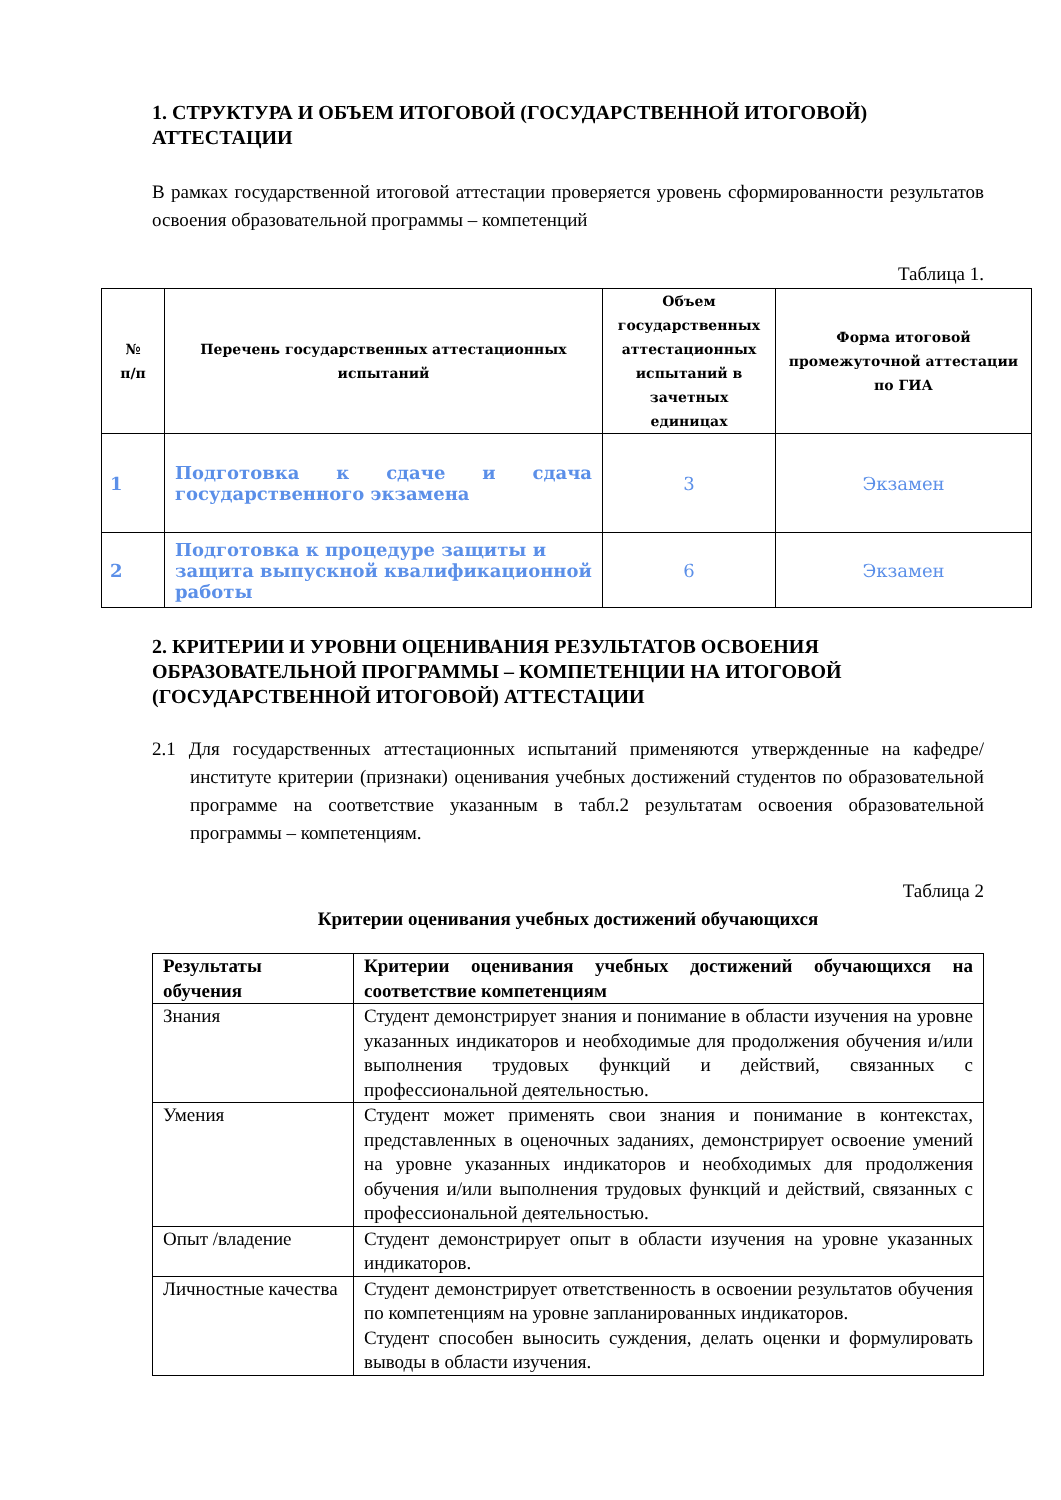1. СТРУКТУРА И ОБЪЕМ ИТОГОВОЙ (ГОСУДАРСТВЕННОЙ ИТОГОВОЙ) АТТЕСТАЦИИ
В рамках государственной итоговой аттестации проверяется уровень сформированности результатов освоения образовательной программы – компетенций
Таблица 1.
| № п/п | Перечень государственных аттестационных испытаний | Объем государственных аттестационных испытаний в зачетных единицах | Форма итоговой промежуточной аттестации по ГИА |
| --- | --- | --- | --- |
| 1 | Подготовка к сдаче и сдача государственного экзамена | 3 | Экзамен |
| 2 | Подготовка к процедуре защиты и защита выпускной квалификационной работы | 6 | Экзамен |
2. КРИТЕРИИ И УРОВНИ ОЦЕНИВАНИЯ РЕЗУЛЬТАТОВ ОСВОЕНИЯ ОБРАЗОВАТЕЛЬНОЙ ПРОГРАММЫ – КОМПЕТЕНЦИИ НА ИТОГОВОЙ (ГОСУДАРСТВЕННОЙ ИТОГОВОЙ) АТТЕСТАЦИИ
2.1 Для государственных аттестационных испытаний применяются утвержденные на кафедре/институте критерии (признаки) оценивания учебных достижений студентов по образовательной программе на соответствие указанным в табл.2 результатам освоения образовательной программы – компетенциям.
Таблица 2
Критерии оценивания учебных достижений обучающихся
| Результаты обучения | Критерии оценивания учебных достижений обучающихся на соответствие компетенциям |
| --- | --- |
| Знания | Студент демонстрирует знания и понимание в области изучения на уровне указанных индикаторов и необходимые для продолжения обучения и/или выполнения трудовых функций и действий, связанных с профессиональной деятельностью. |
| Умения | Студент может применять свои знания и понимание в контекстах, представленных в оценочных заданиях, демонстрирует освоение умений на уровне указанных индикаторов и необходимых для продолжения обучения и/или выполнения трудовых функций и действий, связанных с профессиональной деятельностью. |
| Опыт /владение | Студент демонстрирует опыт в области изучения на уровне указанных индикаторов. |
| Личностные качества | Студент демонстрирует ответственность в освоении результатов обучения по компетенциям на уровне запланированных индикаторов. Студент способен выносить суждения, делать оценки и формулировать выводы в области изучения. |